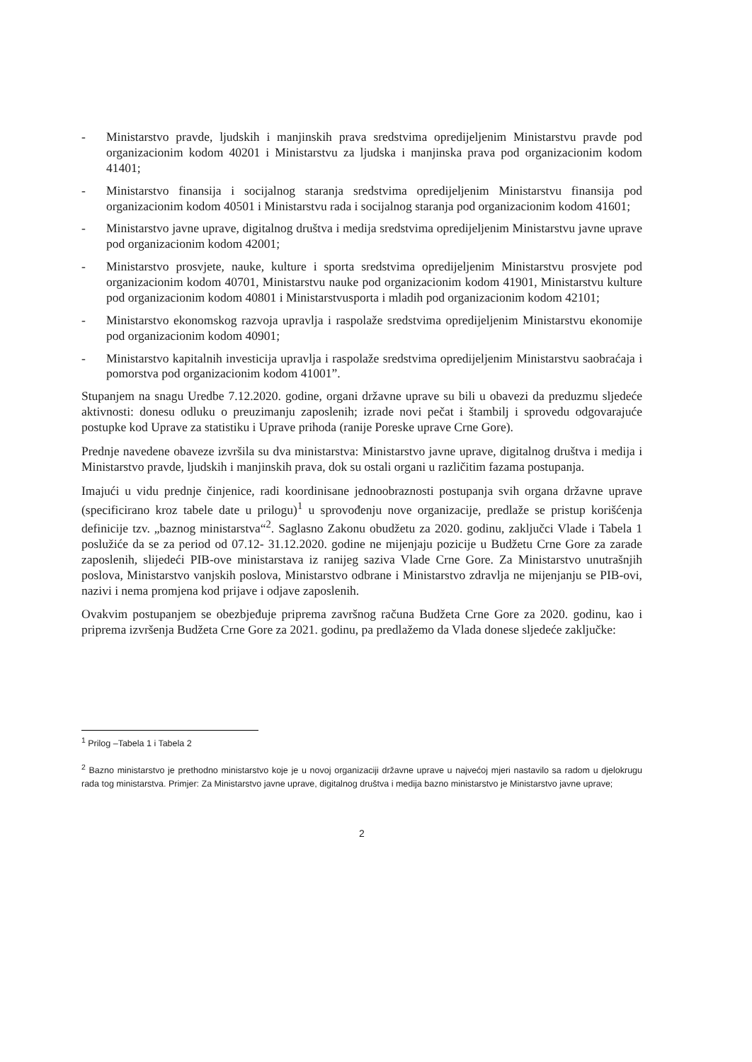- Ministarstvo pravde, ljudskih i manjinskih prava sredstvima opredijeljenim Ministarstvu pravde pod organizacionim kodom 40201 i Ministarstvu za ljudska i manjinska prava pod organizacionim kodom 41401;
- Ministarstvo finansija i socijalnog staranja sredstvima opredijeljenim Ministarstvu finansija pod organizacionim kodom 40501 i Ministarstvu rada i socijalnog staranja pod organizacionim kodom 41601;
- Ministarstvo javne uprave, digitalnog društva i medija sredstvima opredijeljenim Ministarstvu javne uprave pod organizacionim kodom 42001;
- Ministarstvo prosvjete, nauke, kulture i sporta sredstvima opredijeljenim Ministarstvu prosvjete pod organizacionim kodom 40701, Ministarstvu nauke pod organizacionim kodom 41901, Ministarstvu kulture pod organizacionim kodom 40801 i Ministarstvusporta i mladih pod organizacionim kodom 42101;
- Ministarstvo ekonomskog razvoja upravlja i raspolaže sredstvima opredijeljenim Ministarstvu ekonomije pod organizacionim kodom 40901;
- Ministarstvo kapitalnih investicija upravlja i raspolaže sredstvima opredijeljenim Ministarstvu saobraćaja i pomorstva pod organizacionim kodom 41001”.
Stupanjem na snagu Uredbe 7.12.2020. godine, organi državne uprave su bili u obavezi da preduzmu sljedeće aktivnosti: donesu odluku o preuzimanju zaposlenih; izrade novi pečat i štambilj i sprovedu odgovarajuće postupke kod Uprave za statistiku i Uprave prihoda (ranije Poreske uprave Crne Gore).
Prednje navedene obaveze izvršila su dva ministarstva: Ministarstvo javne uprave, digitalnog društva i medija i Ministarstvo pravde, ljudskih i manjinskih prava, dok su ostali organi u različitim fazama postupanja.
Imajući u vidu prednje činjenice, radi koordinisane jednoobraznosti postupanja svih organa državne uprave (specificirano kroz tabele date u prilogu)<sup>1</sup> u sprovođenju nove organizacije, predlaže se pristup korišćenja definicije tzv. „baznog ministarstva“<sup>2</sup>. Saglasno Zakonu obudžetu za 2020. godinu, zaključci Vlade i Tabela 1 poslužiće da se za period od 07.12- 31.12.2020. godine ne mijenjaju pozicije u Budžetu Crne Gore za zarade zaposlenih, slijedeći PIB-ove ministarstava iz ranijeg saziva Vlade Crne Gore. Za Ministarstvo unutrašnjih poslova, Ministarstvo vanjskih poslova, Ministarstvo odbrane i Ministarstvo zdravlja ne mijenjanju se PIB-ovi, nazivi i nema promjena kod prijave i odjave zaposlenih.
Ovakvim postupanjem se obezbjeđuje priprema završnog računa Budžeta Crne Gore za 2020. godinu, kao i priprema izvršenja Budžeta Crne Gore za 2021. godinu, pa predlažemo da Vlada donese sljedeće zaključke:
<sup>1</sup> Prilog –Tabela 1 i Tabela 2
<sup>2</sup> Bazno ministarstvo je prethodno ministarstvo koje je u novoj organizaciji državne uprave u najvećoj mjeri nastavilo sa radom u djelokrugu rada tog ministarstva. Primjer: Za Ministarstvo javne uprave, digitalnog društva i medija bazno ministarstvo je Ministarstvo javne uprave;
2